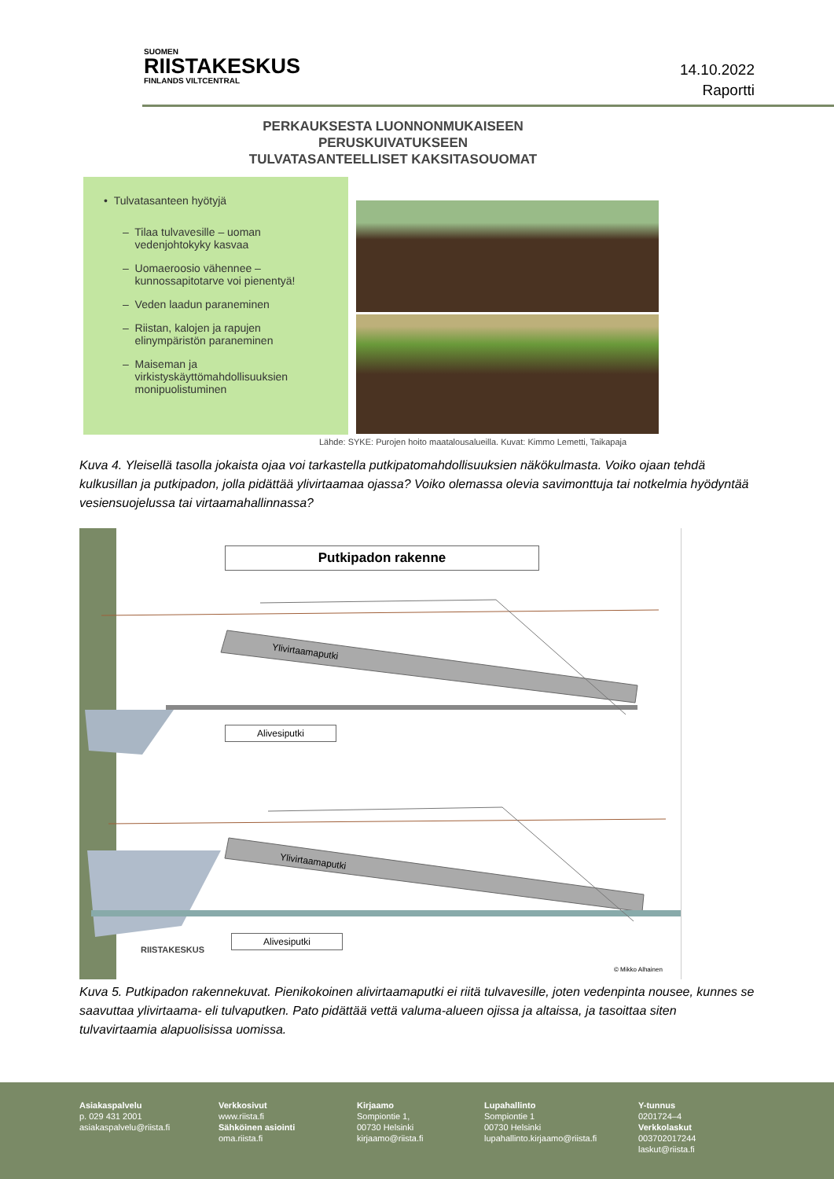SUOMEN
RIISTAKESKUS
FINLANDS VILTCENTRAL
14.10.2022
Raportti
PERKAUKSESTA LUONNONMUKAISEEN
PERUSKUIVATUKSEEN
TULVATASANTEELLISET KAKSITASOUOMAT
• Tulvatasanteen hyötyjä
– Tilaa tulvavesille – uoman
vedenjohtokyky kasvaa
– Uomaeroosio vähennee –
kunnossapitotarve voi pienentyä!
– Veden laadun paraneminen
– Riistan, kalojen ja rapujen
elinympäristön paraneminen
– Maiseman ja
virkistyskäyttömahdollisuuksien
monipuolistuminen
Lähde: SYKE: Purojen hoito maatalousalueilla. Kuvat: Kimmo Lemetti, Taikapaja
Kuva 4. Yleisellä tasolla jokaista ojaa voi tarkastella putkipatomahdollisuuksien näkökulmasta. Voiko ojaan tehdä kulkusillan ja putkipadon, jolla pidättää ylivirtaamaa ojassa? Voiko olemassa olevia savimonttuja tai notkelmia hyödyntää vesiensuojelussa tai virtaamahallinnassa?
Putkipadon rakenne
Ylivirtaamaputki
Alivesiputki
Ylivirtaamaputki
Alivesiputki
RIISTAKESKUS
© Mikko Alhainen
Kuva 5. Putkipadon rakennekuvat. Pienikokoinen alivirtaamaputki ei riitä tulvavesille, joten vedenpinta nousee, kunnes se saavuttaa ylivirtaama- eli tulvaputken. Pato pidättää vettä valuma-alueen ojissa ja altaissa, ja tasoittaa siten tulvavirtaamia alapuolisissa uomissa.
Asiakaspalvelu
p. 029 431 2001
asiakaspalvelu@riista.fi
Verkkosivut
www.riista.fi
Sähköinen asiointi
oma.riista.fi
Kirjaamo
Sompiontie 1,
00730 Helsinki
kirjaamo@riista.fi
Lupahallinto
Sompiontie 1
00730 Helsinki
lupahallinto.kirjaamo@riista.fi
Y-tunnus
0201724–4
Verkkolaskut
003702017244
laskut@riista.fi